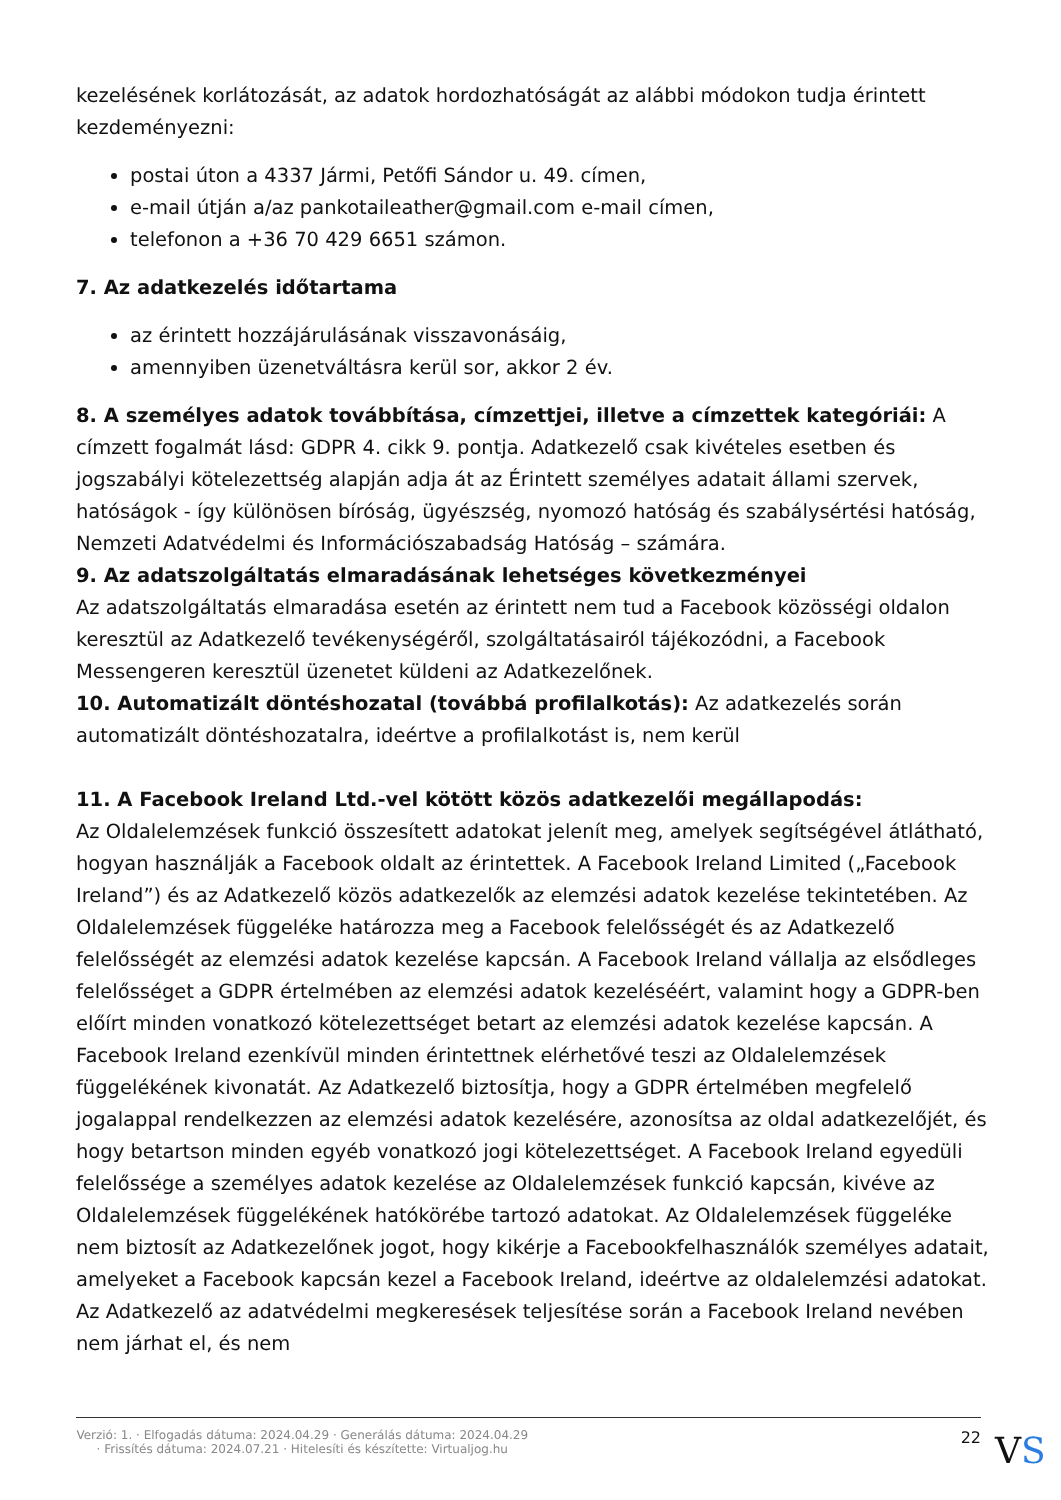kezelésének korlátozását, az adatok hordozhatóságát az alábbi módokon tudja érintett kezdeményezni:
postai úton a 4337 Jármi, Petőfi Sándor u. 49. címen,
e-mail útján a/az pankotaileather@gmail.com e-mail címen,
telefonon a +36 70 429 6651 számon.
7. Az adatkezelés időtartama
az érintett hozzájárulásának visszavonásáig,
amennyiben üzenetváltásra kerül sor, akkor 2 év.
8. A személyes adatok továbbítása, címzettjei, illetve a címzettek kategóriái: A címzett fogalmát lásd: GDPR 4. cikk 9. pontja. Adatkezelő csak kivételes esetben és jogszabályi kötelezettség alapján adja át az Érintett személyes adatait állami szervek, hatóságok - így különösen bíróság, ügyészség, nyomozó hatóság és szabálysértési hatóság, Nemzeti Adatvédelmi és Információszabadság Hatóság – számára.
9. Az adatszolgáltatás elmaradásának lehetséges következményei
Az adatszolgáltatás elmaradása esetén az érintett nem tud a Facebook közösségi oldalon keresztül az Adatkezelő tevékenységéről, szolgáltatásairól tájékozódni, a Facebook Messengeren keresztül üzenetet küldeni az Adatkezelőnek.
10. Automatizált döntéshozatal (továbbá profilalkotás): Az adatkezelés során automatizált döntéshozatalra, ideértve a profilalkotást is, nem kerül
11. A Facebook Ireland Ltd.-vel kötött közös adatkezelői megállapodás:
Az Oldalelemzések funkció összesített adatokat jelenít meg, amelyek segítségével átlátható, hogyan használják a Facebook oldalt az érintettek. A Facebook Ireland Limited („Facebook Ireland”) és az Adatkezelő közös adatkezelők az elemzési adatok kezelése tekintetében. Az Oldalelemzések függeléke határozza meg a Facebook felelősségét és az Adatkezelő felelősségét az elemzési adatok kezelése kapcsán. A Facebook Ireland vállalja az elsődleges felelősséget a GDPR értelmében az elemzési adatok kezeléséért, valamint hogy a GDPR-ben előírt minden vonatkozó kötelezettséget betart az elemzési adatok kezelése kapcsán. A Facebook Ireland ezenkívül minden érintettnek elérhetővé teszi az Oldalelemzések függelékének kivonatát. Az Adatkezelő biztosítja, hogy a GDPR értelmében megfelelő jogalappal rendelkezzen az elemzési adatok kezelésére, azonosítsa az oldal adatkezelőjét, és hogy betartson minden egyéb vonatkozó jogi kötelezettséget. A Facebook Ireland egyedüli felelőssége a személyes adatok kezelése az Oldalelemzések funkció kapcsán, kivéve az Oldalelemzések függelékének hatókörébe tartozó adatokat. Az Oldalelemzések függeléke nem biztosít az Adatkezelőnek jogot, hogy kikérje a Facebookfelhasználók személyes adatait, amelyeket a Facebook kapcsán kezel a Facebook Ireland, ideértve az oldalelemzési adatokat. Az Adatkezelő az adatvédelmi megkeresések teljesítése során a Facebook Ireland nevében nem járhat el, és nem
Verzió: 1. · Elfogadás dátuma: 2024.04.29 · Generálás dátuma: 2024.04.29 · Frissítés dátuma: 2024.07.21 · Hitelesíti és készítette: Virtualjog.hu
22
VS